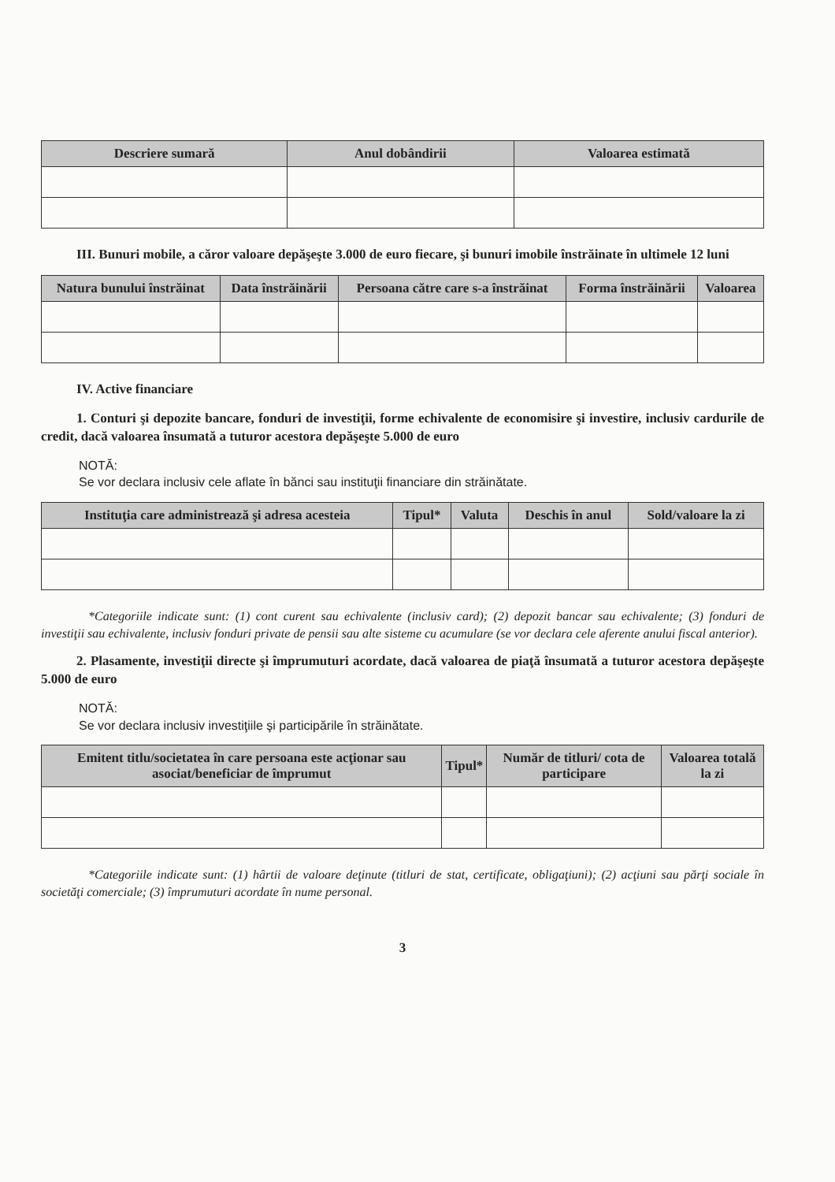| Descriere sumară | Anul dobândirii | Valoarea estimată |
| --- | --- | --- |
III. Bunuri mobile, a căror valoare depăşeşte 3.000 de euro fiecare, şi bunuri imobile înstrăinate în ultimele 12 luni
| Natura bunului înstrăinat | Data înstrăinării | Persoana către care s-a înstrăinat | Forma înstrăinării | Valoarea |
| --- | --- | --- | --- | --- |
IV. Active financiare
1. Conturi şi depozite bancare, fonduri de investiţii, forme echivalente de economisire şi investire, inclusiv cardurile de credit, dacă valoarea însumată a tuturor acestora depăşeşte 5.000 de euro
NOTĂ:
Se vor declara inclusiv cele aflate în bănci sau instituţii financiare din străinătate.
| Instituţia care administrează şi adresa acesteia | Tipul* | Valuta | Deschis în anul | Sold/valoare la zi |
| --- | --- | --- | --- | --- |
*Categoriile indicate sunt: (1) cont curent sau echivalente (inclusiv card); (2) depozit bancar sau echivalente; (3) fonduri de investiţii sau echivalente, inclusiv fonduri private de pensii sau alte sisteme cu acumulare (se vor declara cele aferente anului fiscal anterior).
2. Plasamente, investiţii directe şi împrumuturi acordate, dacă valoarea de piaţă însumată a tuturor acestora depăşeşte 5.000 de euro
NOTĂ:
Se vor declara inclusiv investiţiile şi participările în străinătate.
| Emitent titlu/societatea în care persoana este acţionar sau asociat/beneficiar de împrumut | Tipul* | Număr de titluri/ cota de participare | Valoarea totală la zi |
| --- | --- | --- | --- |
*Categoriile indicate sunt: (1) hârtii de valoare deţinute (titluri de stat, certificate, obligaţiuni); (2) acţiuni sau părţi sociale în societăţi comerciale; (3) împrumuturi acordate în nume personal.
3